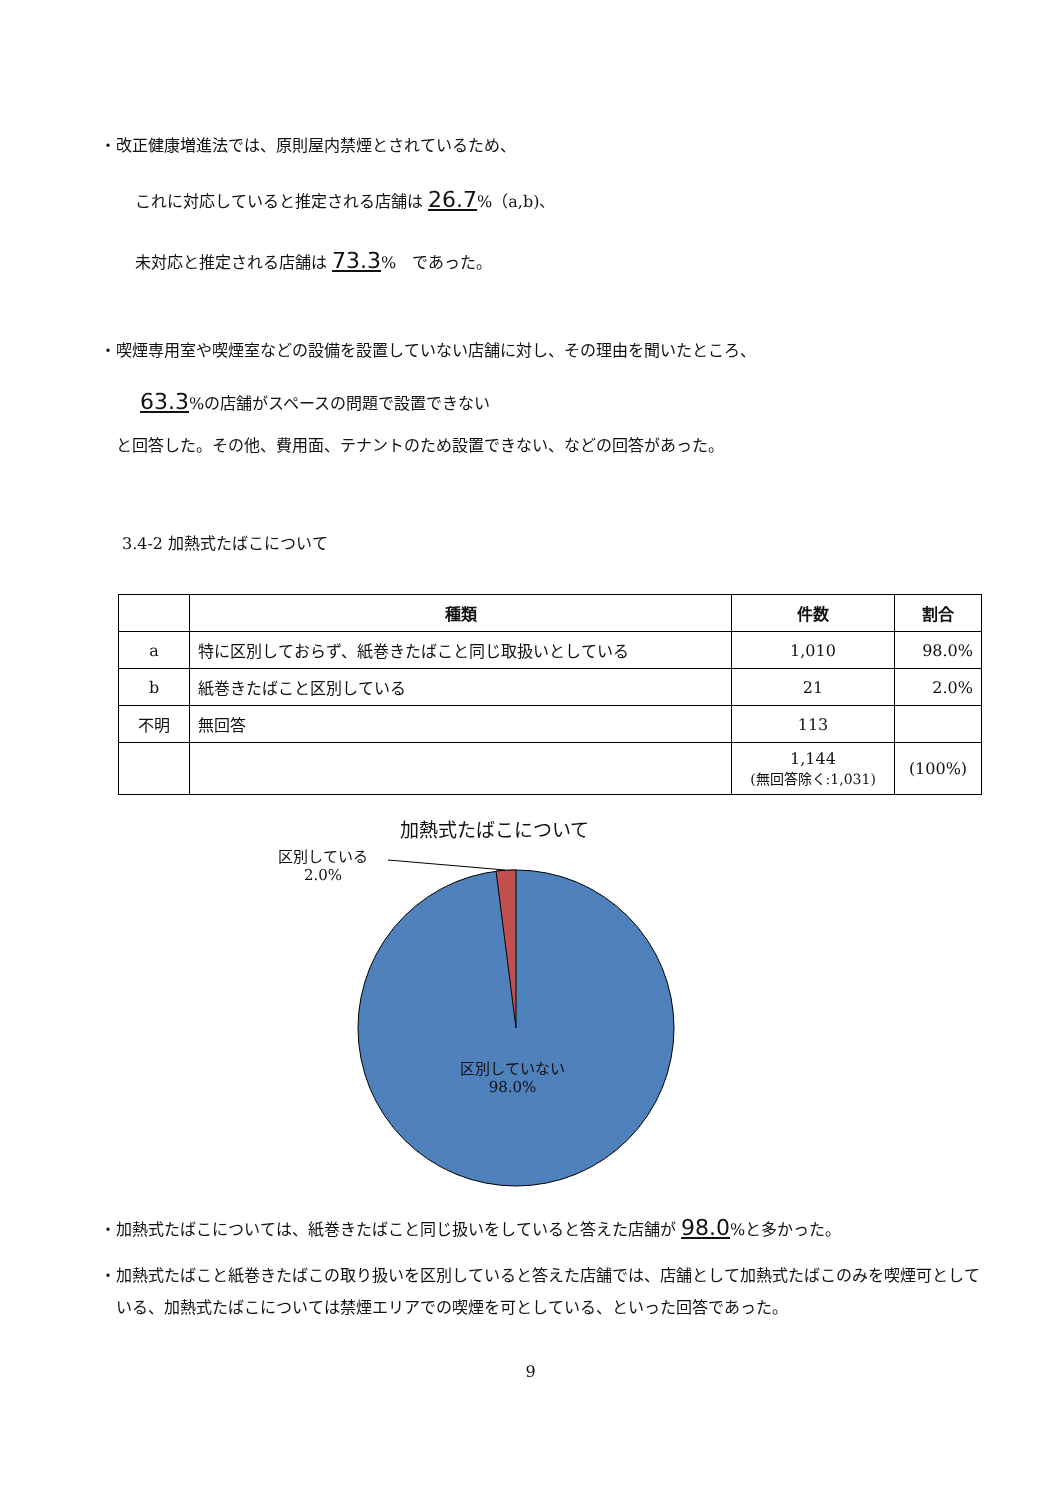・改正健康増進法では、原則屋内禁煙とされているため、
これに対応していると推定される店舗は 26.7%（a,b)、
未対応と推定される店舗は 73.3%　であった。
・喫煙専用室や喫煙室などの設備を設置していない店舗に対し、その理由を聞いたところ、
63.3%の店舗がスペースの問題で設置できない
と回答した。その他、費用面、テナントのため設置できない、などの回答があった。
3.4-2 加熱式たばこについて
| | 種類 | 件数 | 割合 |
| --- | --- | --- | --- |
| a | 特に区別しておらず、紙巻きたばこと同じ取扱いとしている | 1,010 | 98.0% |
| b | 紙巻きたばこと区別している | 21 | 2.0% |
| 不明 | 無回答 | 113 | |
| | | 1,144 (無回答除く:1,031) | (100%) |
加熱式たばこについて
区別している
2.0%
区別していない
98.0%
・加熱式たばこについては、紙巻きたばこと同じ扱いをしていると答えた店舗が 98.0%と多かった。
・加熱式たばこと紙巻きたばこの取り扱いを区別していると答えた店舗では、店舗として加熱式たばこのみを喫煙可としている、加熱式たばこについては禁煙エリアでの喫煙を可としている、といった回答であった。
9